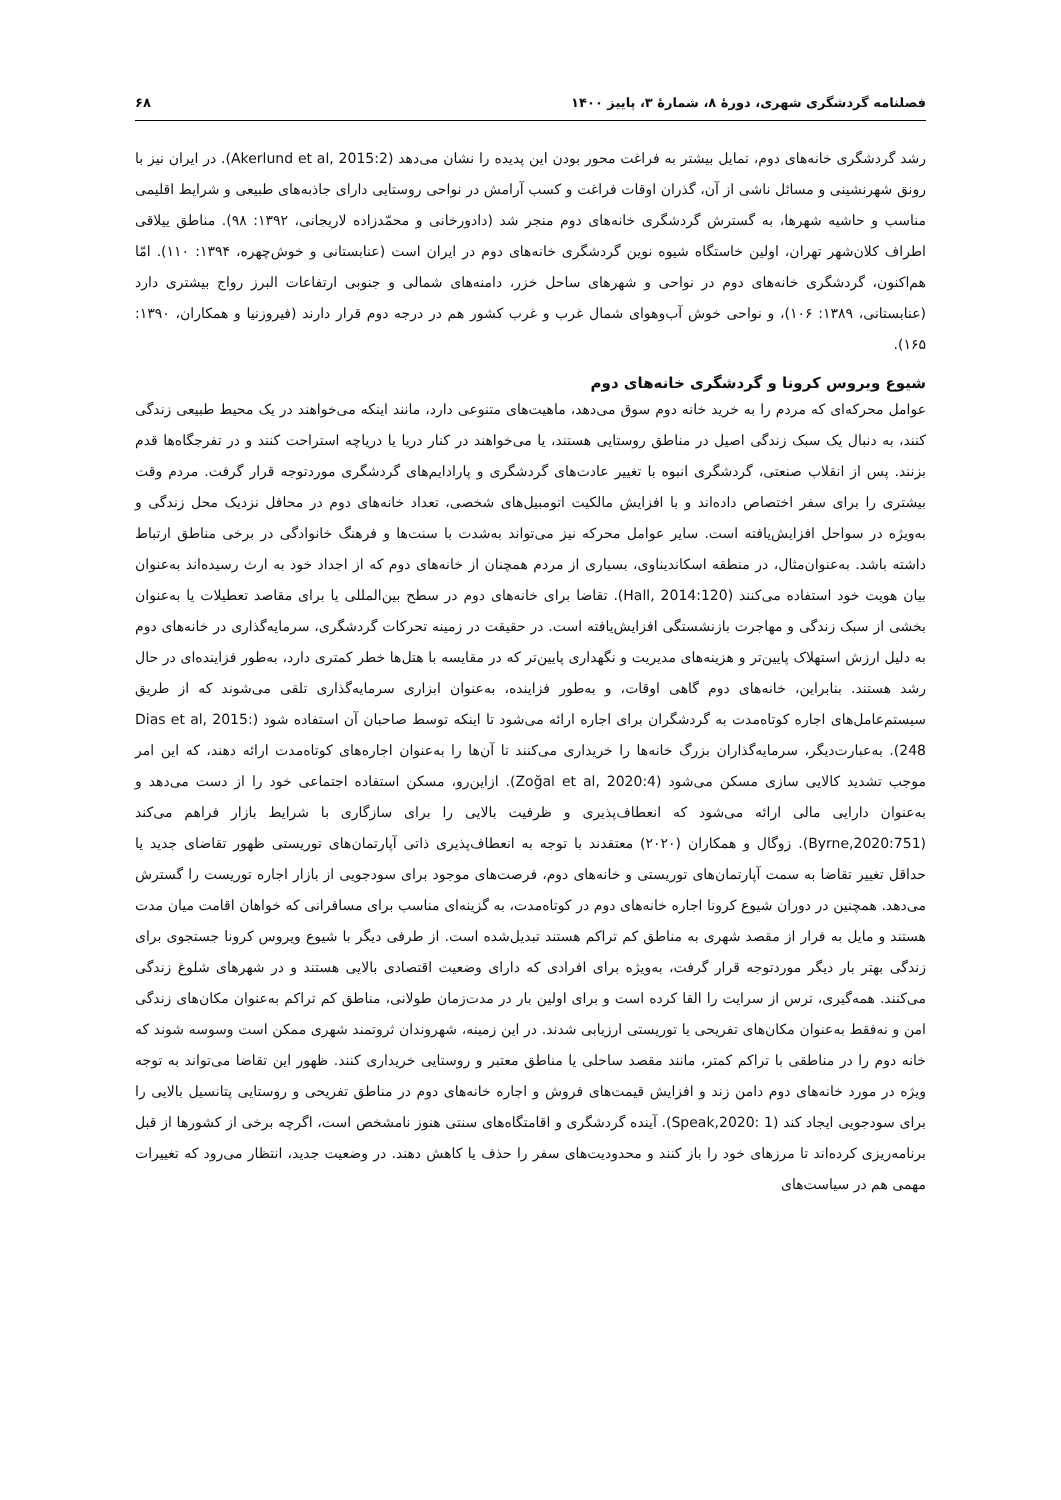فصلنامه گردشگری شهری، دورۀ ۸، شمارۀ ۳، پاییز ۱۴۰۰ ۶۸
رشد گردشگری خانه‌های دوم، تمایل بیشتر به فراغت محور بودن این پدیده را نشان می‌دهد (Akerlund et al, 2015:2). در ایران نیز با رونق شهرنشینی و مسائل ناشی از آن، گذران اوقات فراغت و کسب آرامش در نواحی روستایی دارای جاذبه‌های طبیعی و شرایط اقلیمی مناسب و حاشیه شهرها، به گسترش گردشگری خانه‌های دوم منجر شد (دادورخانی و محمّدزاده لاریجانی، ۱۳۹۲: ۹۸). مناطق ییلاقی اطراف کلان‌شهر تهران، اولین خاستگاه شیوه نوین گردشگری خانه‌های دوم در ایران است (عنابستانی و خوش‌چهره، ۱۳۹۴: ۱۱۰). امّا هم‌اکنون، گردشگری خانه‌های دوم در نواحی و شهرهای ساحل خزر، دامنه‌های شمالی و جنوبی ارتفاعات البرز رواج بیشتری دارد (عنابستانی، ۱۳۸۹: ۱۰۶)، و نواحی خوش آب‌وهوای شمال غرب و غرب کشور هم در درجه دوم قرار دارند (فیروزنیا و همکاران، ۱۳۹۰: ۱۶۵).
شیوع ویروس کرونا و گردشگری خانه‌های دوم
عوامل محرکه‌ای که مردم را به خرید خانه دوم سوق می‌دهد، ماهیت‌های متنوعی دارد، مانند اینکه می‌خواهند در یک محیط طبیعی زندگی کنند، به دنبال یک سبک زندگی اصیل در مناطق روستایی هستند، یا می‌خواهند در کنار دریا یا دریاچه استراحت کنند و در تفرجگاه‌ها قدم بزنند. پس از انقلاب صنعتی، گردشگری انبوه با تغییر عادت‌های گردشگری و پارادایم‌های گردشگری موردتوجه قرار گرفت. مردم وقت بیشتری را برای سفر اختصاص داده‌اند و با افزایش مالکیت اتومبیل‌های شخصی، تعداد خانه‌های دوم در محافل نزدیک محل زندگی و به‌ویژه در سواحل افزایش‌یافته است. سایر عوامل محرکه نیز می‌تواند به‌شدت با سنت‌ها و فرهنگ خانوادگی در برخی مناطق ارتباط داشته باشد. به‌عنوان‌مثال، در منطقه اسکاندیناوی، بسیاری از مردم همچنان از خانه‌های دوم که از اجداد خود به ارث رسیده‌اند به‌عنوان بیان هویت خود استفاده می‌کنند (Hall, 2014:120). تقاضا برای خانه‌های دوم در سطح بین‌المللی یا برای مقاصد تعطیلات یا به‌عنوان بخشی از سبک زندگی و مهاجرت بازنشستگی افزایش‌یافته است. در حقیقت در زمینه تحرکات گردشگری، سرمایه‌گذاری در خانه‌های دوم به دلیل ارزش استهلاک پایین‌تر و هزینه‌های مدیریت و نگهداری پایین‌تر که در مقایسه با هتل‌ها خطر کمتری دارد، به‌طور فزاینده‌ای در حال رشد هستند. بنابراین، خانه‌های دوم گاهی اوقات، و به‌طور فزاینده، به‌عنوان ابزاری سرمایه‌گذاری تلقی می‌شوند که از طریق سیستم‌عامل‌های اجاره کوتاه‌مدت به گردشگران برای اجاره ارائه می‌شود تا اینکه توسط صاحبان آن استفاده شود (Dias et al, 2015: 248). به‌عبارت‌دیگر، سرمایه‌گذاران بزرگ خانه‌ها را خریداری می‌کنند تا آن‌ها را به‌عنوان اجاره‌های کوتاه‌مدت ارائه دهند، که این امر موجب تشدید کالایی سازی مسکن می‌شود (Zoğal et al, 2020:4). ازاین‌رو، مسکن استفاده اجتماعی خود را از دست می‌دهد و به‌عنوان دارایی مالی ارائه می‌شود که انعطاف‌پذیری و ظرفیت بالایی را برای سازگاری با شرایط بازار فراهم می‌کند (Byrne,2020:751). زوگال و همکاران (۲۰۲۰) معتقدند با توجه به انعطاف‌پذیری ذاتی آپارتمان‌های توریستی ظهور تقاضای جدید یا حداقل تغییر تقاضا به سمت آپارتمان‌های توریستی و خانه‌های دوم، فرصت‌های موجود برای سودجویی از بازار اجاره توریست را گسترش می‌دهد. همچنین در دوران شیوع کرونا اجاره خانه‌های دوم در کوتاه‌مدت، به گزینه‌ای مناسب برای مسافرانی که خواهان اقامت میان مدت هستند و مایل به فرار از مقصد شهری به مناطق کم تراکم هستند تبدیل‌شده است. از طرفی دیگر با شیوع ویروس کرونا جستجوی برای زندگی بهتر بار دیگر موردتوجه قرار گرفت، به‌ویژه برای افرادی که دارای وضعیت اقتصادی بالایی هستند و در شهرهای شلوغ زندگی می‌کنند. همه‌گیری، ترس از سرایت را القا کرده است و برای اولین بار در مدت‌زمان طولانی، مناطق کم تراکم به‌عنوان مکان‌های زندگی امن و نه‌فقط به‌عنوان مکان‌های تفریحی یا توریستی ارزیابی شدند. در این زمینه، شهروندان ثروتمند شهری ممکن است وسوسه شوند که خانه دوم را در مناطقی با تراکم کمتر، مانند مقصد ساحلی یا مناطق معتبر و روستایی خریداری کنند. ظهور این تقاضا می‌تواند به توجه ویژه در مورد خانه‌های دوم دامن زند و افزایش قیمت‌های فروش و اجاره خانه‌های دوم در مناطق تفریحی و روستایی پتانسیل بالایی را برای سودجویی ایجاد کند (Speak,2020: 1). آینده گردشگری و اقامتگاه‌های سنتی هنوز نامشخص است، اگرچه برخی از کشورها از قبل برنامه‌ریزی کرده‌اند تا مرزهای خود را باز کنند و محدودیت‌های سفر را حذف یا کاهش دهند. در وضعیت جدید، انتظار می‌رود که تغییرات مهمی هم در سیاست‌های